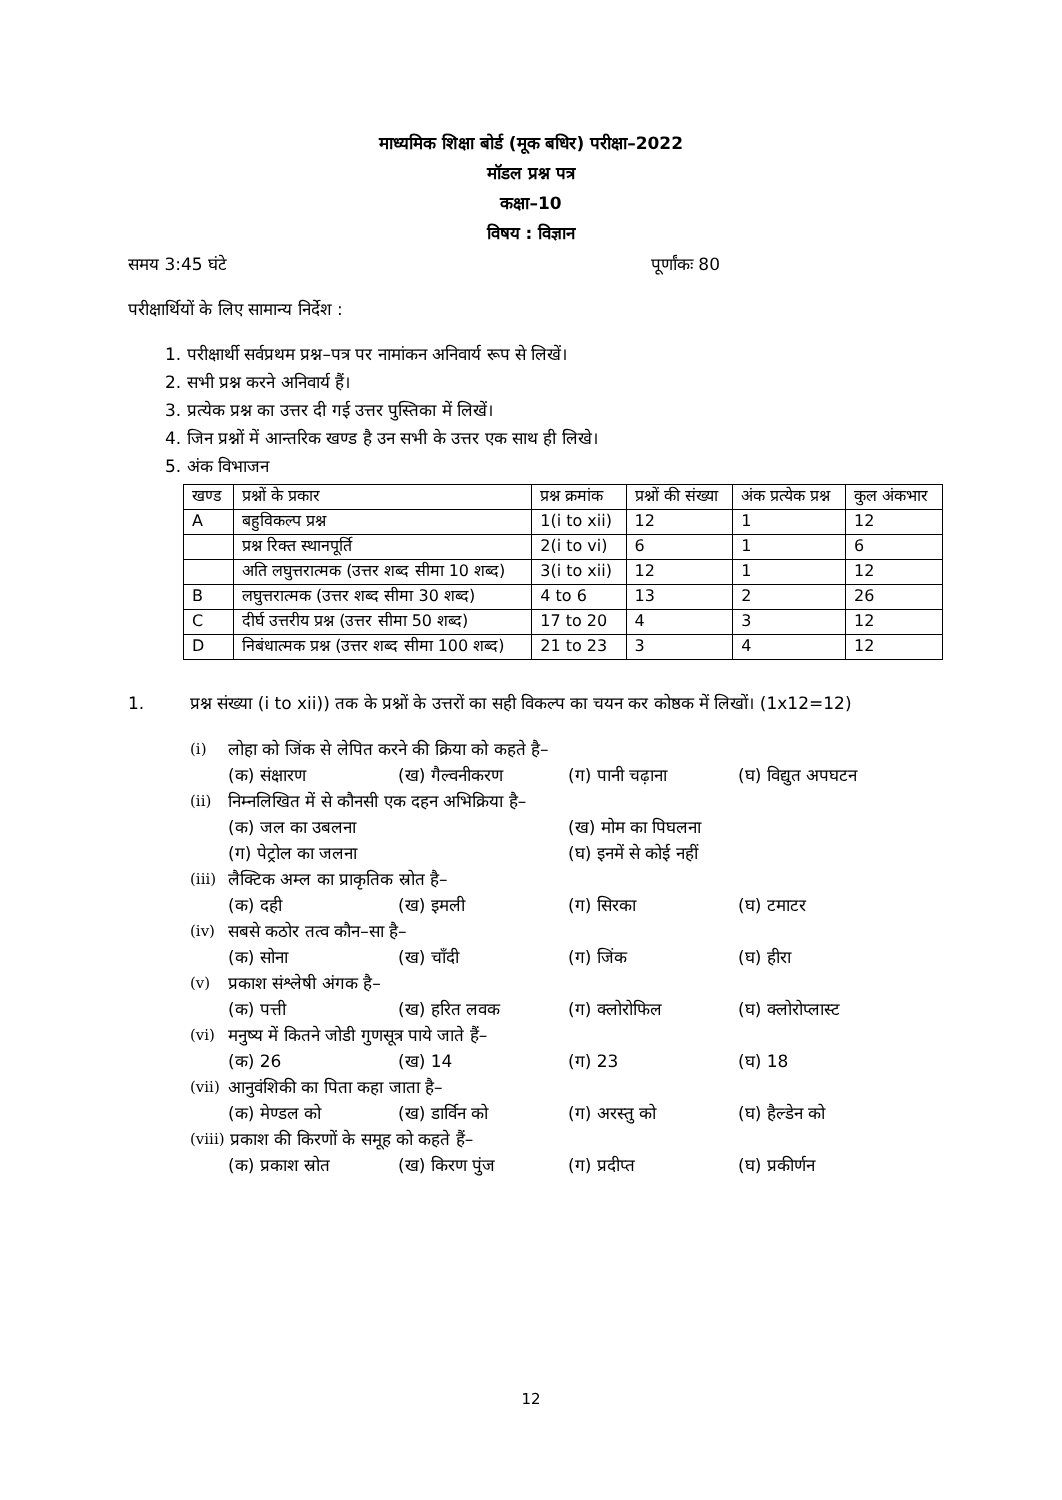माध्यमिक शिक्षा बोर्ड (मूक बधिर) परीक्षा–2022
मॉडल प्रश्न पत्र
कक्षा–10
विषय : विज्ञान
समय 3:45 घंटे पूर्णांकः 80
परीक्षार्थियों के लिए सामान्य निर्देश :
1. परीक्षार्थी सर्वप्रथम प्रश्न–पत्र पर नामांकन अनिवार्य रूप से लिखें।
2. सभी प्रश्न करने अनिवार्य हैं।
3. प्रत्येक प्रश्न का उत्तर दी गई उत्तर पुस्तिका में लिखें।
4. जिन प्रश्नों में आन्तरिक खण्ड है उन सभी के उत्तर एक साथ ही लिखे।
5. अंक विभाजन
| खण्ड | प्रश्नों के प्रकार | प्रश्न क्रमांक | प्रश्नों की संख्या | अंक प्रत्येक प्रश्न | कुल अंकभार |
| --- | --- | --- | --- | --- | --- |
| A | बहुविकल्प प्रश्न | 1(i to xii) | 12 | 1 | 12 |
| | प्रश्न रिक्त स्थानपूर्ति | 2(i to vi) | 6 | 1 | 6 |
| | अति लघुत्तरात्मक (उत्तर शब्द सीमा 10 शब्द) | 3(i to xii) | 12 | 1 | 12 |
| B | लघुत्तरात्मक (उत्तर शब्द सीमा 30 शब्द) | 4 to 6 | 13 | 2 | 26 |
| C | दीर्घ उत्तरीय प्रश्न (उत्तर सीमा 50 शब्द) | 17 to 20 | 4 | 3 | 12 |
| D | निबंधात्मक प्रश्न (उत्तर शब्द सीमा 100 शब्द) | 21 to 23 | 3 | 4 | 12 |
1. प्रश्न संख्या (i to xii)) तक के प्रश्नों के उत्तरों का सही विकल्प का चयन कर कोष्ठक में लिखों। (1x12=12)
(i) लोहा को जिंक से लेपित करने की क्रिया को कहते है–
(क) संक्षारण (ख) गैल्वनीकरण (ग) पानी चढ़ाना (घ) विद्युत अपघटन
(ii) निम्नलिखित में से कौनसी एक दहन अभिक्रिया है–
(क) जल का उबलना (ख) मोम का पिघलना
(ग) पेट्रोल का जलना (घ) इनमें से कोई नहीं
(iii) लैक्टिक अम्ल का प्राकृतिक स्रोत है–
(क) दही (ख) इमली (ग) सिरका (घ) टमाटर
(iv) सबसे कठोर तत्व कौन–सा है–
(क) सोना (ख) चाँदी (ग) जिंक (घ) हीरा
(v) प्रकाश संश्लेषी अंगक है–
(क) पत्ती (ख) हरित लवक (ग) क्लोरोफिल (घ) क्लोरोप्लास्ट
(vi) मनुष्य में कितने जोडी गुणसूत्र पाये जाते हैं–
(क) 26 (ख) 14 (ग) 23 (घ) 18
(vii) आनुवंशिकी का पिता कहा जाता है–
(क) मेण्डल को (ख) डार्विन को (ग) अरस्तु को (घ) हैल्डेन को
(viii) प्रकाश की किरणों के समूह को कहते हैं–
(क) प्रकाश स्रोत (ख) किरण पुंज (ग) प्रदीप्त (घ) प्रकीर्णन
12